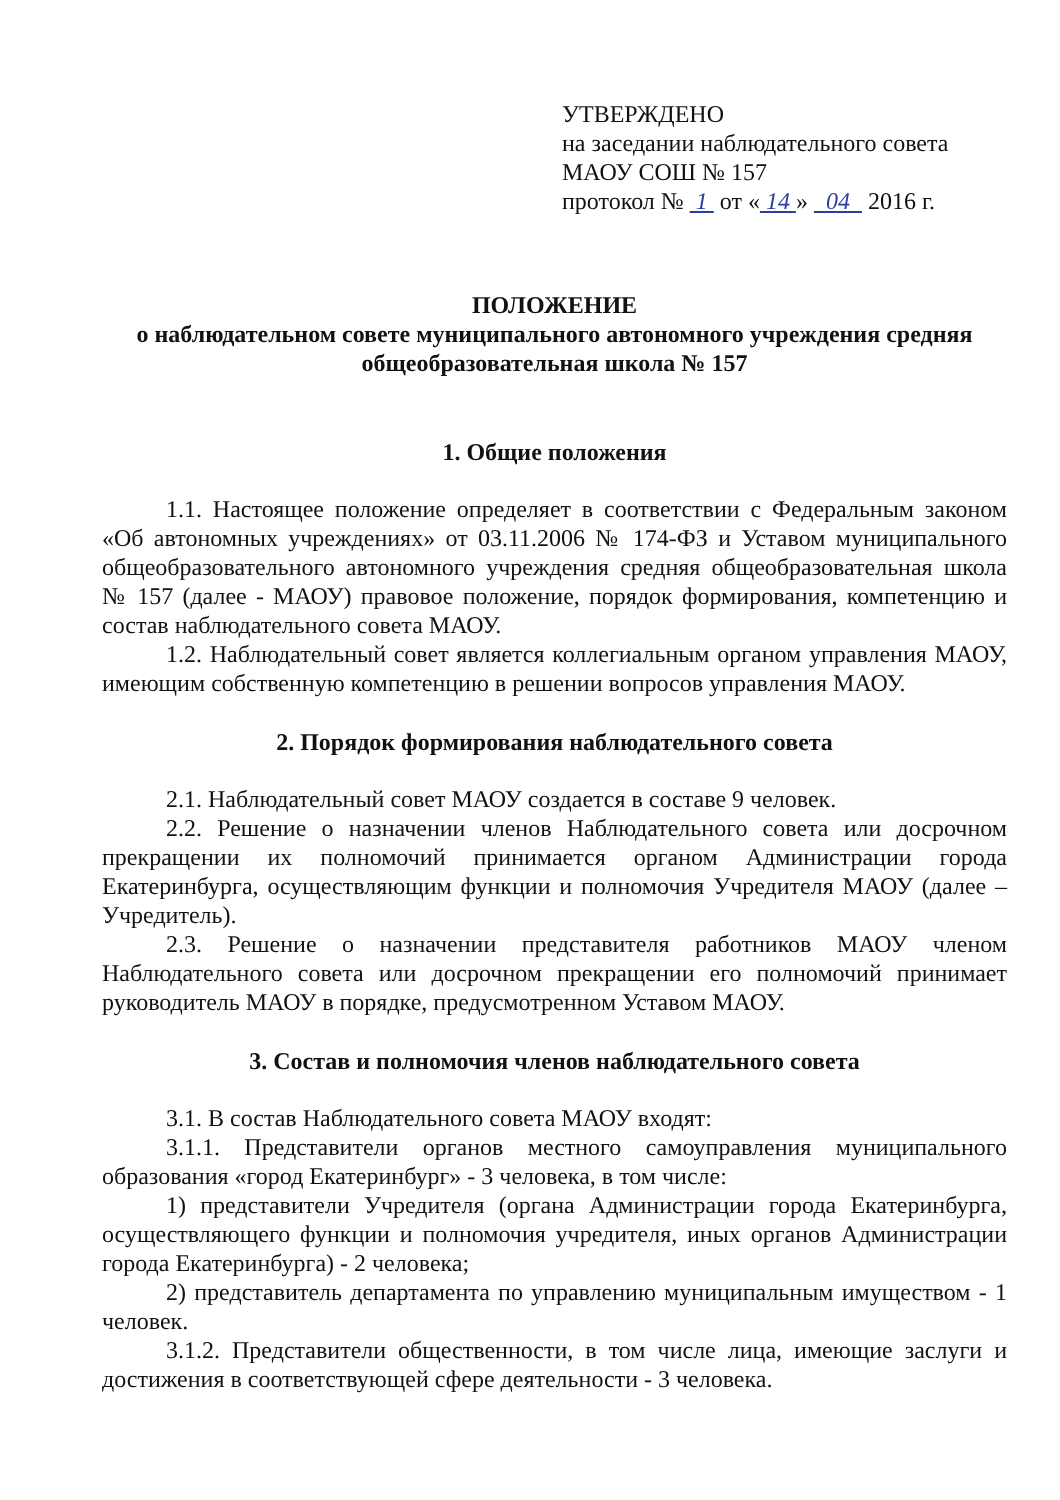УТВЕРЖДЕНО
на заседании наблюдательного совета
МАОУ СОШ № 157
протокол № 1 от « 14 » 04 2016 г.
ПОЛОЖЕНИЕ
о наблюдательном совете муниципального автономного учреждения средняя общеобразовательная школа № 157
1. Общие положения
1.1. Настоящее положение определяет в соответствии с Федеральным законом «Об автономных учреждениях» от 03.11.2006 № 174-ФЗ и Уставом муниципального общеобразовательного автономного учреждения средняя общеобразовательная школа № 157 (далее - МАОУ) правовое положение, порядок формирования, компетенцию и состав наблюдательного совета МАОУ.
1.2. Наблюдательный совет является коллегиальным органом управления МАОУ, имеющим собственную компетенцию в решении вопросов управления МАОУ.
2. Порядок формирования наблюдательного совета
2.1. Наблюдательный совет МАОУ создается в составе 9 человек.
2.2. Решение о назначении членов Наблюдательного совета или досрочном прекращении их полномочий принимается органом Администрации города Екатеринбурга, осуществляющим функции и полномочия Учредителя МАОУ (далее – Учредитель).
2.3. Решение о назначении представителя работников МАОУ членом Наблюдательного совета или досрочном прекращении его полномочий принимает руководитель МАОУ в порядке, предусмотренном Уставом МАОУ.
3. Состав и полномочия членов наблюдательного совета
3.1. В состав Наблюдательного совета МАОУ входят:
3.1.1. Представители органов местного самоуправления муниципального образования «город Екатеринбург» - 3 человека, в том числе:
1) представители Учредителя (органа Администрации города Екатеринбурга, осуществляющего функции и полномочия учредителя, иных органов Администрации города Екатеринбурга) - 2 человека;
2) представитель департамента по управлению муниципальным имуществом - 1 человек.
3.1.2. Представители общественности, в том числе лица, имеющие заслуги и достижения в соответствующей сфере деятельности - 3 человека.